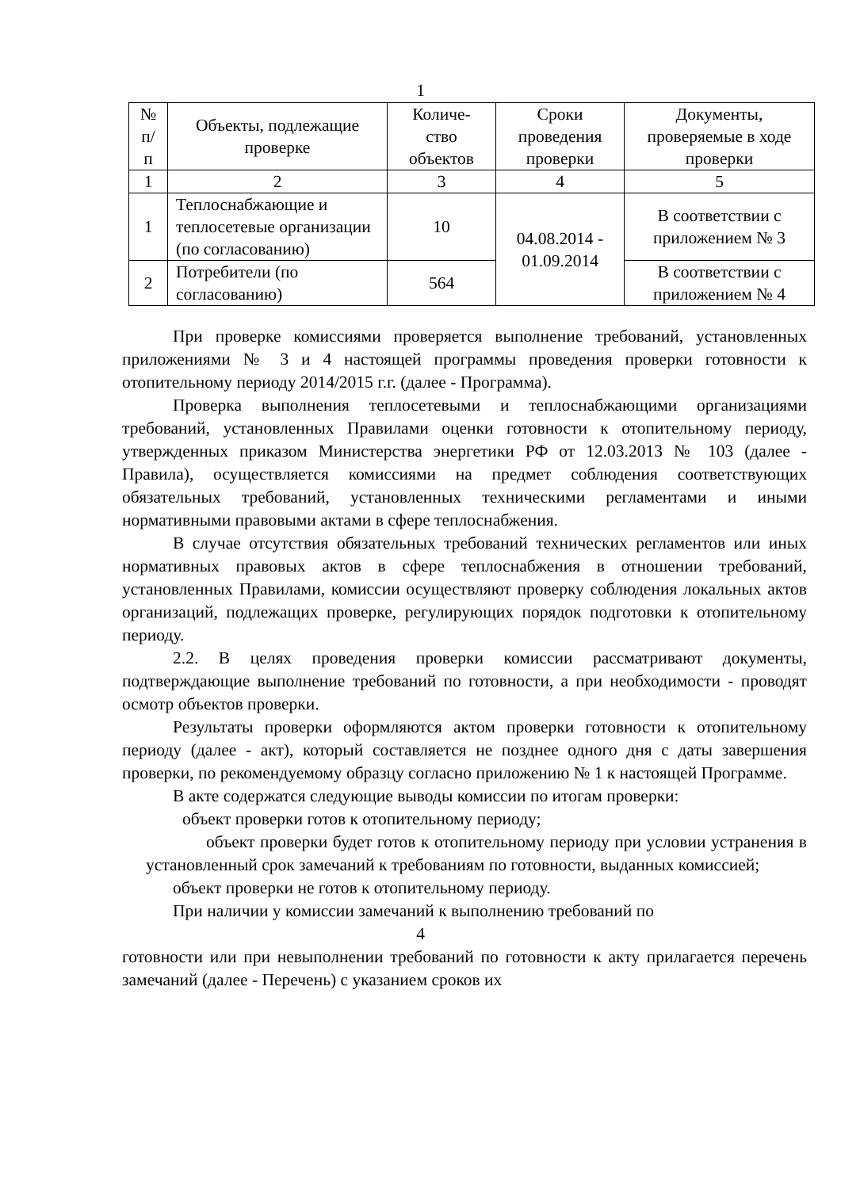1
| № п/ п | Объекты, подлежащие проверке | Количе- ство объектов | Сроки проведения проверки | Документы, проверяемые в ходе проверки |
| --- | --- | --- | --- | --- |
| 1 | 2 | 3 | 4 | 5 |
| 1 | Теплоснабжающие и теплосетевые организации (по согласованию) | 10 | 04.08.2014 - 01.09.2014 | В соответствии с приложением № 3 |
| 2 | Потребители (по согласованию) | 564 | | В соответствии с приложением № 4 |
При проверке комиссиями проверяется выполнение требований, установленных приложениями № 3 и 4 настоящей программы проведения проверки готовности к отопительному периоду 2014/2015 г.г. (далее - Программа).
Проверка выполнения теплосетевыми и теплоснабжающими организациями требований, установленных Правилами оценки готовности к отопительному периоду, утвержденных приказом Министерства энергетики РФ от 12.03.2013 № 103 (далее - Правила), осуществляется комиссиями на предмет соблюдения соответствующих обязательных требований, установленных техническими регламентами и иными нормативными правовыми актами в сфере теплоснабжения.
В случае отсутствия обязательных требований технических регламентов или иных нормативных правовых актов в сфере теплоснабжения в отношении требований, установленных Правилами, комиссии осуществляют проверку соблюдения локальных актов организаций, подлежащих проверке, регулирующих порядок подготовки к отопительному периоду.
2.2. В целях проведения проверки комиссии рассматривают документы, подтверждающие выполнение требований по готовности, а при необходимости - проводят осмотр объектов проверки.
Результаты проверки оформляются актом проверки готовности к отопительному периоду (далее - акт), который составляется не позднее одного дня с даты завершения проверки, по рекомендуемому образцу согласно приложению № 1 к настоящей Программе.
В акте содержатся следующие выводы комиссии по итогам проверки:
объект проверки готов к отопительному периоду;
объект проверки будет готов к отопительному периоду при условии устранения в установленный срок замечаний к требованиям по готовности, выданных комиссией;
объект проверки не готов к отопительному периоду.
При наличии у комиссии замечаний к выполнению требований по
4
готовности или при невыполнении требований по готовности к акту прилагается перечень замечаний (далее - Перечень) с указанием сроков их